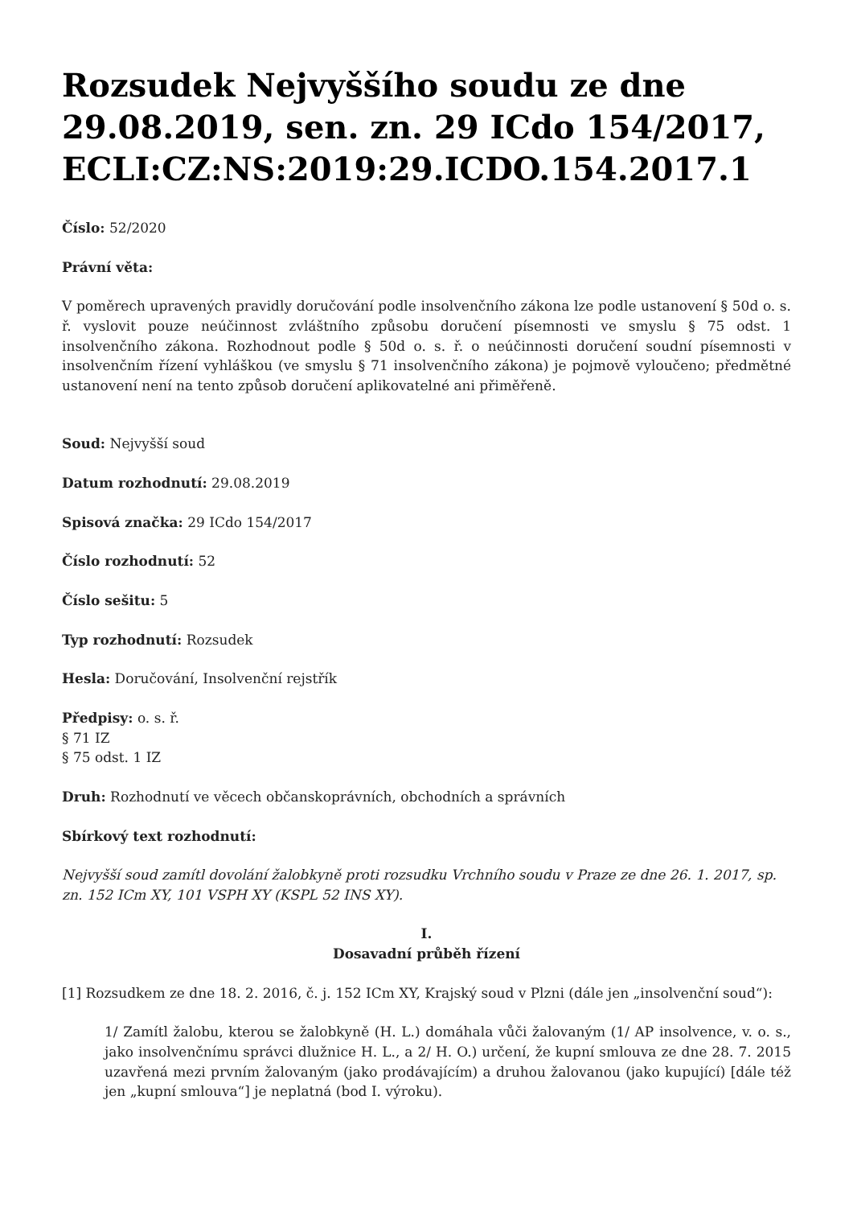Rozsudek Nejvyššího soudu ze dne 29.08.2019, sen. zn. 29 ICdo 154/2017, ECLI:CZ:NS:2019:29.ICDO.154.2017.1
Číslo: 52/2020
Právní věta:
V poměrech upravených pravidly doručování podle insolvenčního zákona lze podle ustanovení § 50d o. s. ř. vyslovit pouze neúčinnost zvláštního způsobu doručení písemnosti ve smyslu § 75 odst. 1 insolvenčního zákona. Rozhodnout podle § 50d o. s. ř. o neúčinnosti doručení soudní písemnosti v insolvenčním řízení vyhláškou (ve smyslu § 71 insolvenčního zákona) je pojmově vyloučeno; předmětné ustanovení není na tento způsob doručení aplikovatelné ani přiměřeně.
Soud: Nejvyšší soud
Datum rozhodnutí: 29.08.2019
Spisová značka: 29 ICdo 154/2017
Číslo rozhodnutí: 52
Číslo sešitu: 5
Typ rozhodnutí: Rozsudek
Hesla: Doručování, Insolvenční rejstřík
Předpisy: o. s. ř.
§ 71 IZ
§ 75 odst. 1 IZ
Druh: Rozhodnutí ve věcech občanskoprávních, obchodních a správních
Sbírkový text rozhodnutí:
Nejvyšší soud zamítl dovolání žalobkyně proti rozsudku Vrchního soudu v Praze ze dne 26. 1. 2017, sp. zn. 152 ICm XY, 101 VSPH XY (KSPL 52 INS XY).
I.
Dosavadní průběh řízení
[1] Rozsudkem ze dne 18. 2. 2016, č. j. 152 ICm XY, Krajský soud v Plzni (dále jen „insolvenční soud“):
1/ Zamítl žalobu, kterou se žalobkyně (H. L.) domáhala vůči žalovaným (1/ AP insolvence, v. o. s., jako insolvenčnímu správci dlužnice H. L., a 2/ H. O.) určení, že kupní smlouva ze dne 28. 7. 2015 uzavřená mezi prvním žalovaným (jako prodávajícím) a druhou žalovanou (jako kupující) [dále též jen „kupní smlouva“] je neplatná (bod I. výroku).